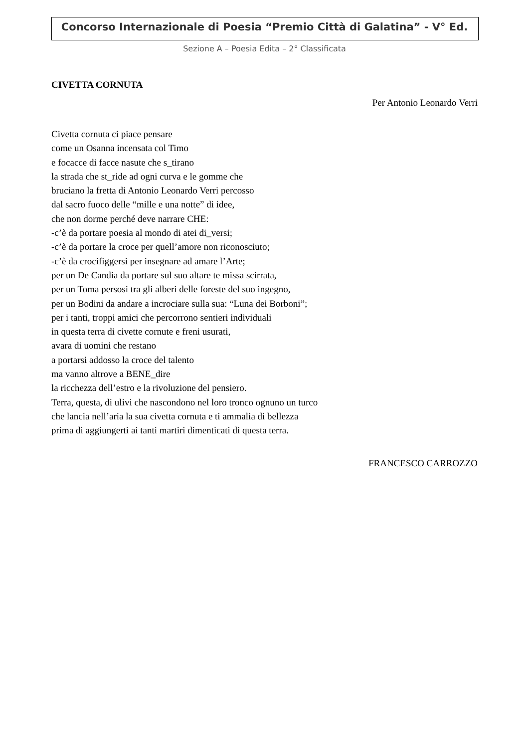Concorso Internazionale di Poesia “Premio Città di Galatina” - V° Ed.
Sezione A – Poesia Edita – 2° Classificata
CIVETTA CORNUTA
Per Antonio Leonardo Verri
Civetta cornuta ci piace pensare
come un Osanna incensata col Timo
e focacce di facce nasute che s_tirano
la strada che st_ride ad ogni curva e le gomme che
bruciano la fretta di Antonio Leonardo Verri percosso
dal sacro fuoco delle “mille e una notte” di idee,
che non dorme perché deve narrare CHE:
-c’è da portare poesia al mondo di atei di_versi;
-c’è da portare la croce per quell’amore non riconosciuto;
-c’è da crocifiggersi per insegnare ad amare l’Arte;
per un De Candia da portare sul suo altare te missa scirrata,
per un Toma persosi tra gli alberi delle foreste del suo ingegno,
per un Bodini da andare a incrociare sulla sua: “Luna dei Borboni”;
per i tanti, troppi amici che percorrono sentieri individuali
in questa terra di civette cornute e freni usurati,
avara di uomini che restano
a portarsi addosso la croce del talento
ma vanno altrove a BENE_dire
la ricchezza dell’estro e la rivoluzione del pensiero.
Terra, questa, di ulivi che nascondono nel loro tronco ognuno un turco
che lancia nell’aria la sua civetta cornuta e ti ammalia di bellezza
prima di aggiungerti ai tanti martiri dimenticati di questa terra.
FRANCESCO CARROZZO